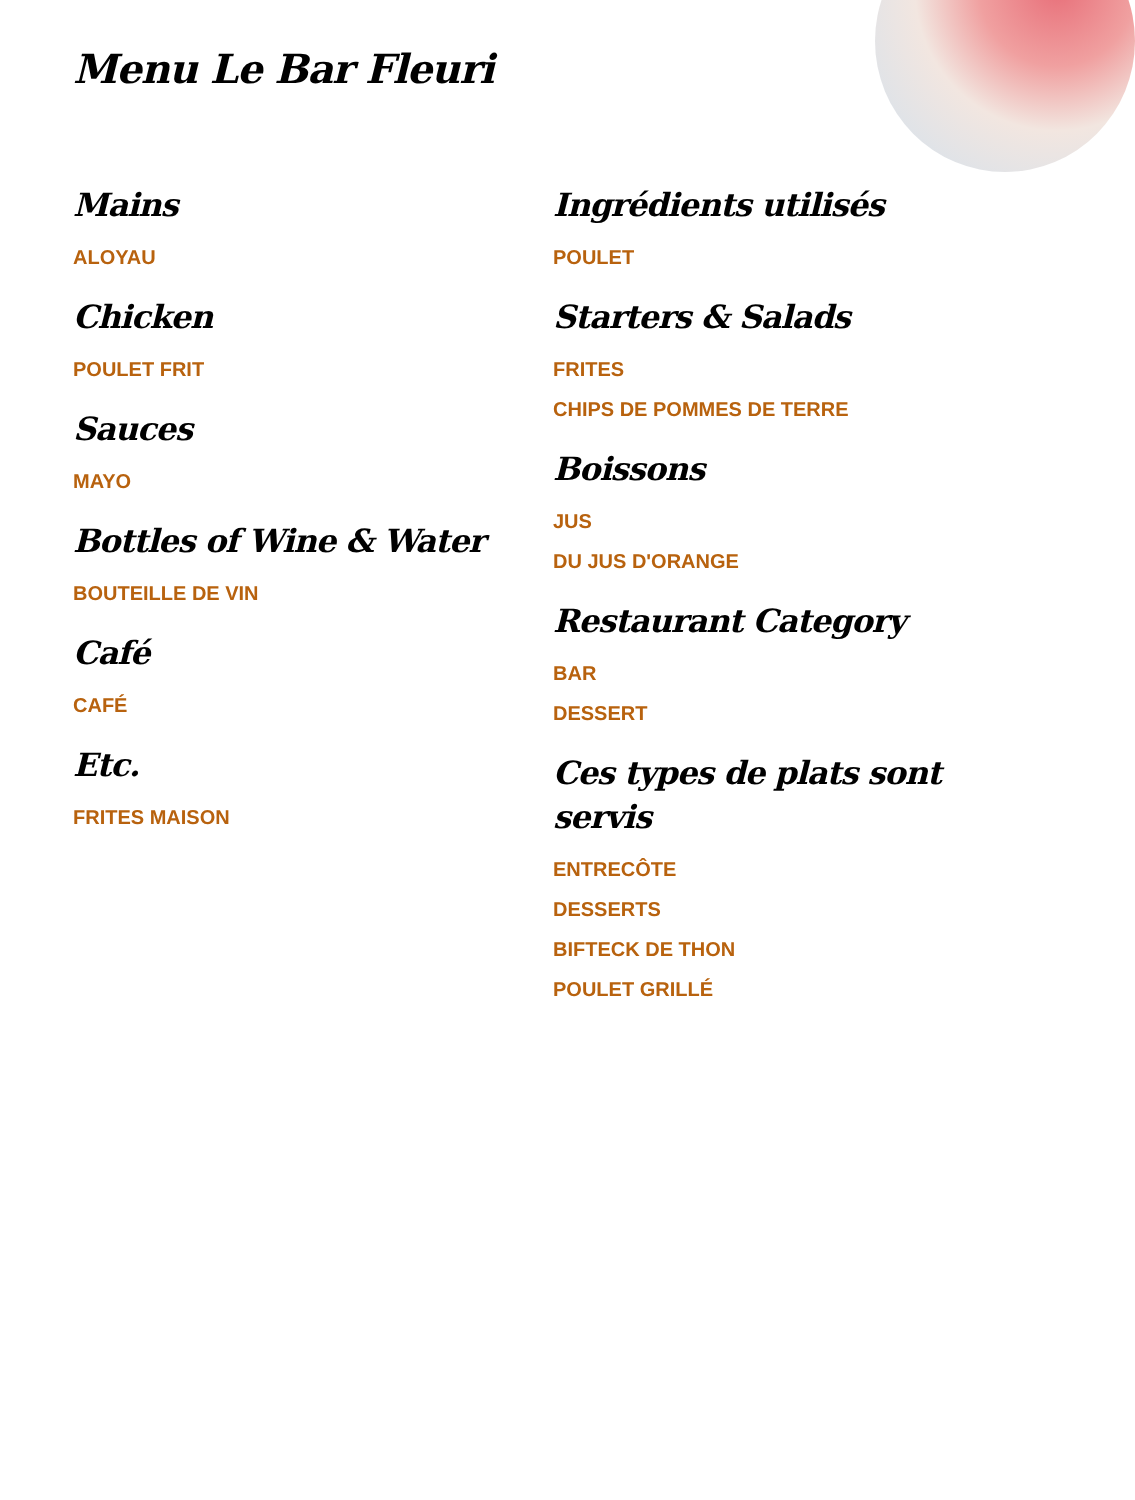Menu Le Bar Fleuri
Mains
ALOYAU
Chicken
POULET FRIT
Sauces
MAYO
Bottles of Wine & Water
BOUTEILLE DE VIN
Café
CAFÉ
Etc.
FRITES MAISON
Ingrédients utilisés
POULET
Starters & Salads
FRITES
CHIPS DE POMMES DE TERRE
Boissons
JUS
DU JUS D'ORANGE
Restaurant Category
BAR
DESSERT
Ces types de plats sont servis
ENTRECÔTE
DESSERTS
BIFTECK DE THON
POULET GRILLÉ